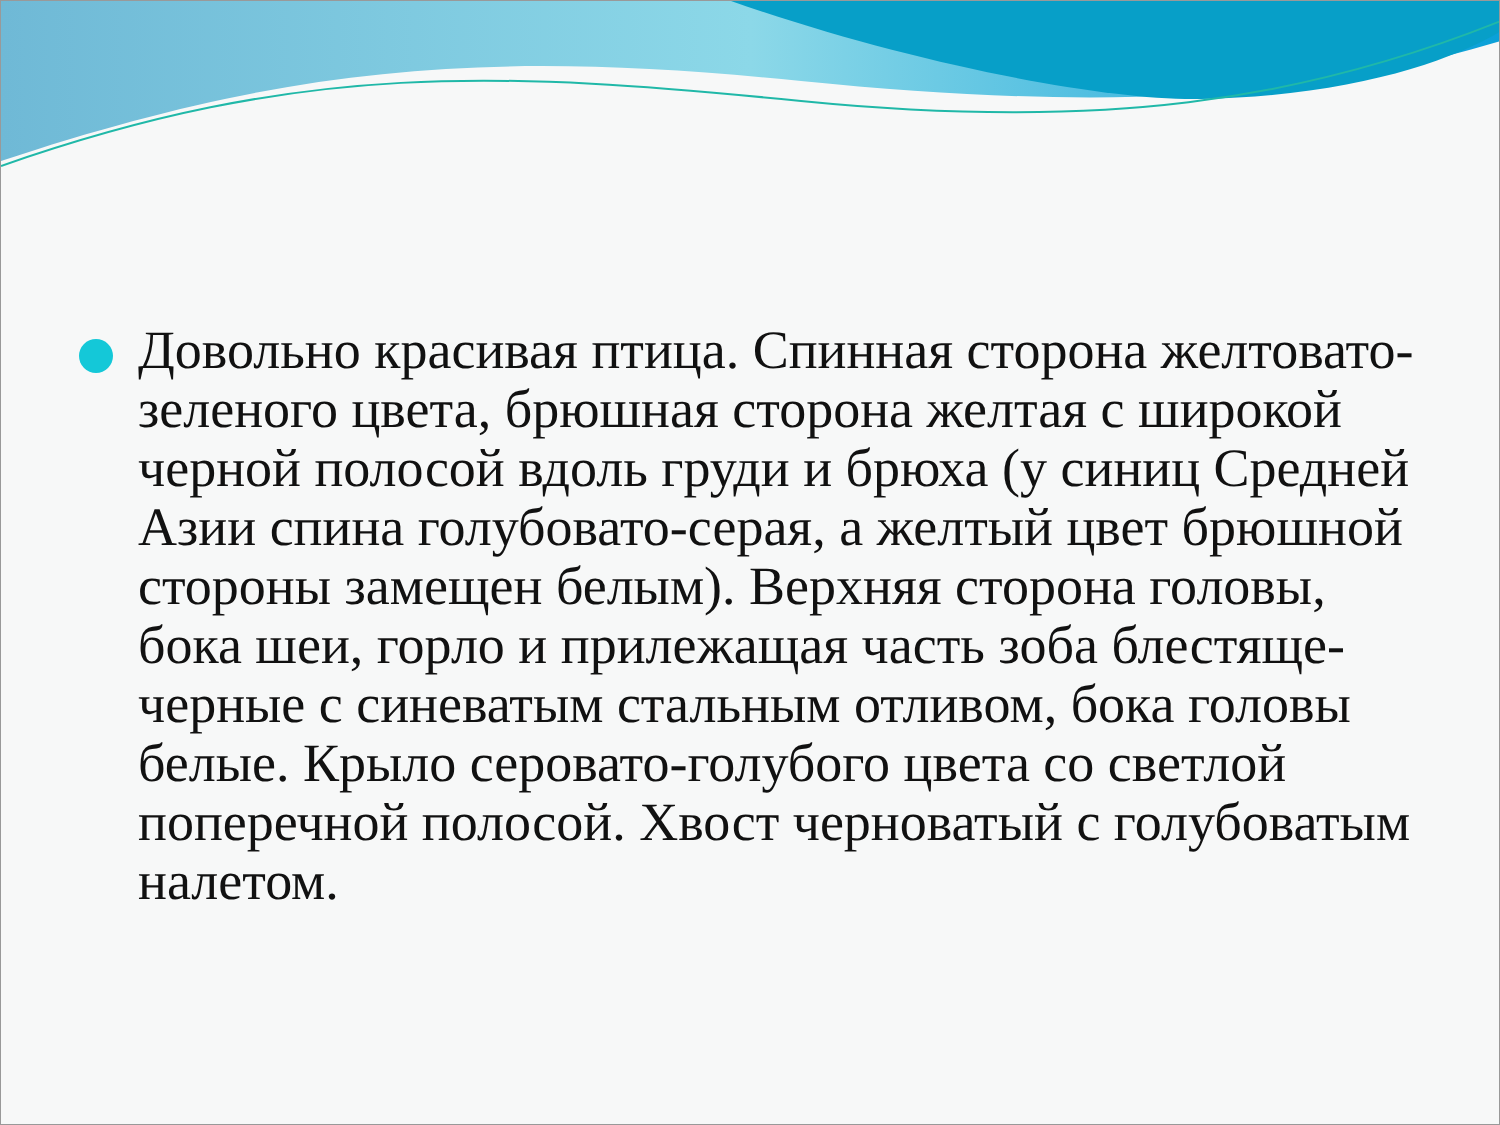Довольно красивая птица. Спинная сторона желтовато-зеленого цвета, брюшная сторона желтая с широкой черной полосой вдоль груди и брюха (у синиц Средней Азии спина голубовато-серая, а желтый цвет брюшной стороны замещен белым). Верхняя сторона головы, бока шеи, горло и прилежащая часть зоба блестяще-черные с синеватым стальным отливом, бока головы белые. Крыло серовато-голубого цвета со светлой поперечной полосой. Хвост черноватый с голубоватым налетом.